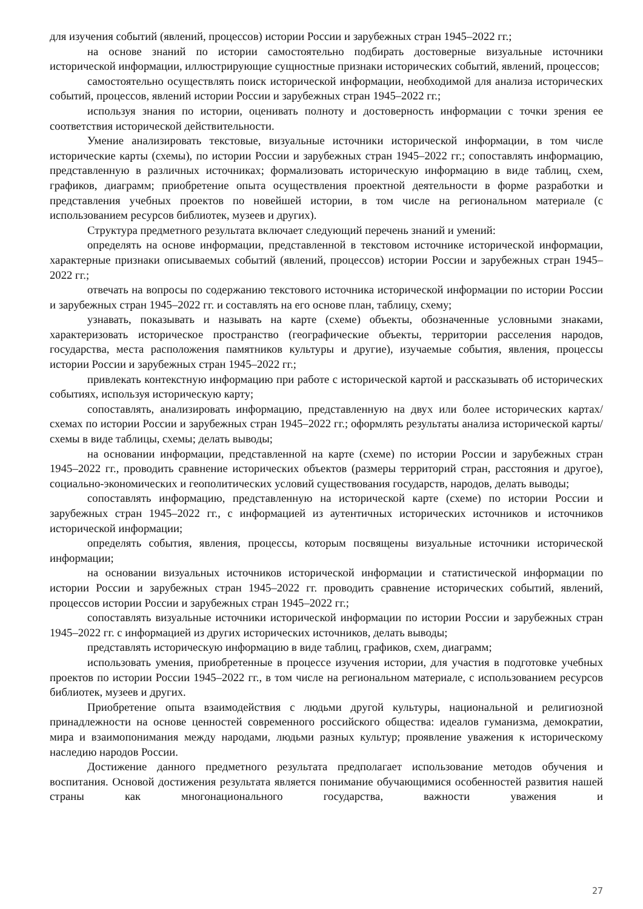для изучения событий (явлений, процессов) истории России и зарубежных стран 1945–2022 гг.;
на основе знаний по истории самостоятельно подбирать достоверные визуальные источники исторической информации, иллюстрирующие сущностные признаки исторических событий, явлений, процессов;
самостоятельно осуществлять поиск исторической информации, необходимой для анализа исторических событий, процессов, явлений истории России и зарубежных стран 1945–2022 гг.;
используя знания по истории, оценивать полноту и достоверность информации с точки зрения ее соответствия исторической действительности.
Умение анализировать текстовые, визуальные источники исторической информации, в том числе исторические карты (схемы), по истории России и зарубежных стран 1945–2022 гг.; сопоставлять информацию, представленную в различных источниках; формализовать историческую информацию в виде таблиц, схем, графиков, диаграмм; приобретение опыта осуществления проектной деятельности в форме разработки и представления учебных проектов по новейшей истории, в том числе на региональном материале (с использованием ресурсов библиотек, музеев и других).
Структура предметного результата включает следующий перечень знаний и умений:
определять на основе информации, представленной в текстовом источнике исторической информации, характерные признаки описываемых событий (явлений, процессов) истории России и зарубежных стран 1945–2022 гг.;
отвечать на вопросы по содержанию текстового источника исторической информации по истории России и зарубежных стран 1945–2022 гг. и составлять на его основе план, таблицу, схему;
узнавать, показывать и называть на карте (схеме) объекты, обозначенные условными знаками, характеризовать историческое пространство (географические объекты, территории расселения народов, государства, места расположения памятников культуры и другие), изучаемые события, явления, процессы истории России и зарубежных стран 1945–2022 гг.;
привлекать контекстную информацию при работе с исторической картой и рассказывать об исторических событиях, используя историческую карту;
сопоставлять, анализировать информацию, представленную на двух или более исторических картах/схемах по истории России и зарубежных стран 1945–2022 гг.; оформлять результаты анализа исторической карты/схемы в виде таблицы, схемы; делать выводы;
на основании информации, представленной на карте (схеме) по истории России и зарубежных стран 1945–2022 гг., проводить сравнение исторических объектов (размеры территорий стран, расстояния и другое), социально-экономических и геополитических условий существования государств, народов, делать выводы;
сопоставлять информацию, представленную на исторической карте (схеме) по истории России и зарубежных стран 1945–2022 гг., с информацией из аутентичных исторических источников и источников исторической информации;
определять события, явления, процессы, которым посвящены визуальные источники исторической информации;
на основании визуальных источников исторической информации и статистической информации по истории России и зарубежных стран 1945–2022 гг. проводить сравнение исторических событий, явлений, процессов истории России и зарубежных стран 1945–2022 гг.;
сопоставлять визуальные источники исторической информации по истории России и зарубежных стран 1945–2022 гг. с информацией из других исторических источников, делать выводы;
представлять историческую информацию в виде таблиц, графиков, схем, диаграмм;
использовать умения, приобретенные в процессе изучения истории, для участия в подготовке учебных проектов по истории России 1945–2022 гг., в том числе на региональном материале, с использованием ресурсов библиотек, музеев и других.
Приобретение опыта взаимодействия с людьми другой культуры, национальной и религиозной принадлежности на основе ценностей современного российского общества: идеалов гуманизма, демократии, мира и взаимопонимания между народами, людьми разных культур; проявление уважения к историческому наследию народов России.
Достижение данного предметного результата предполагает использование методов обучения и воспитания. Основой достижения результата является понимание обучающимися особенностей развития нашей страны как многонационального государства, важности уважения и
27